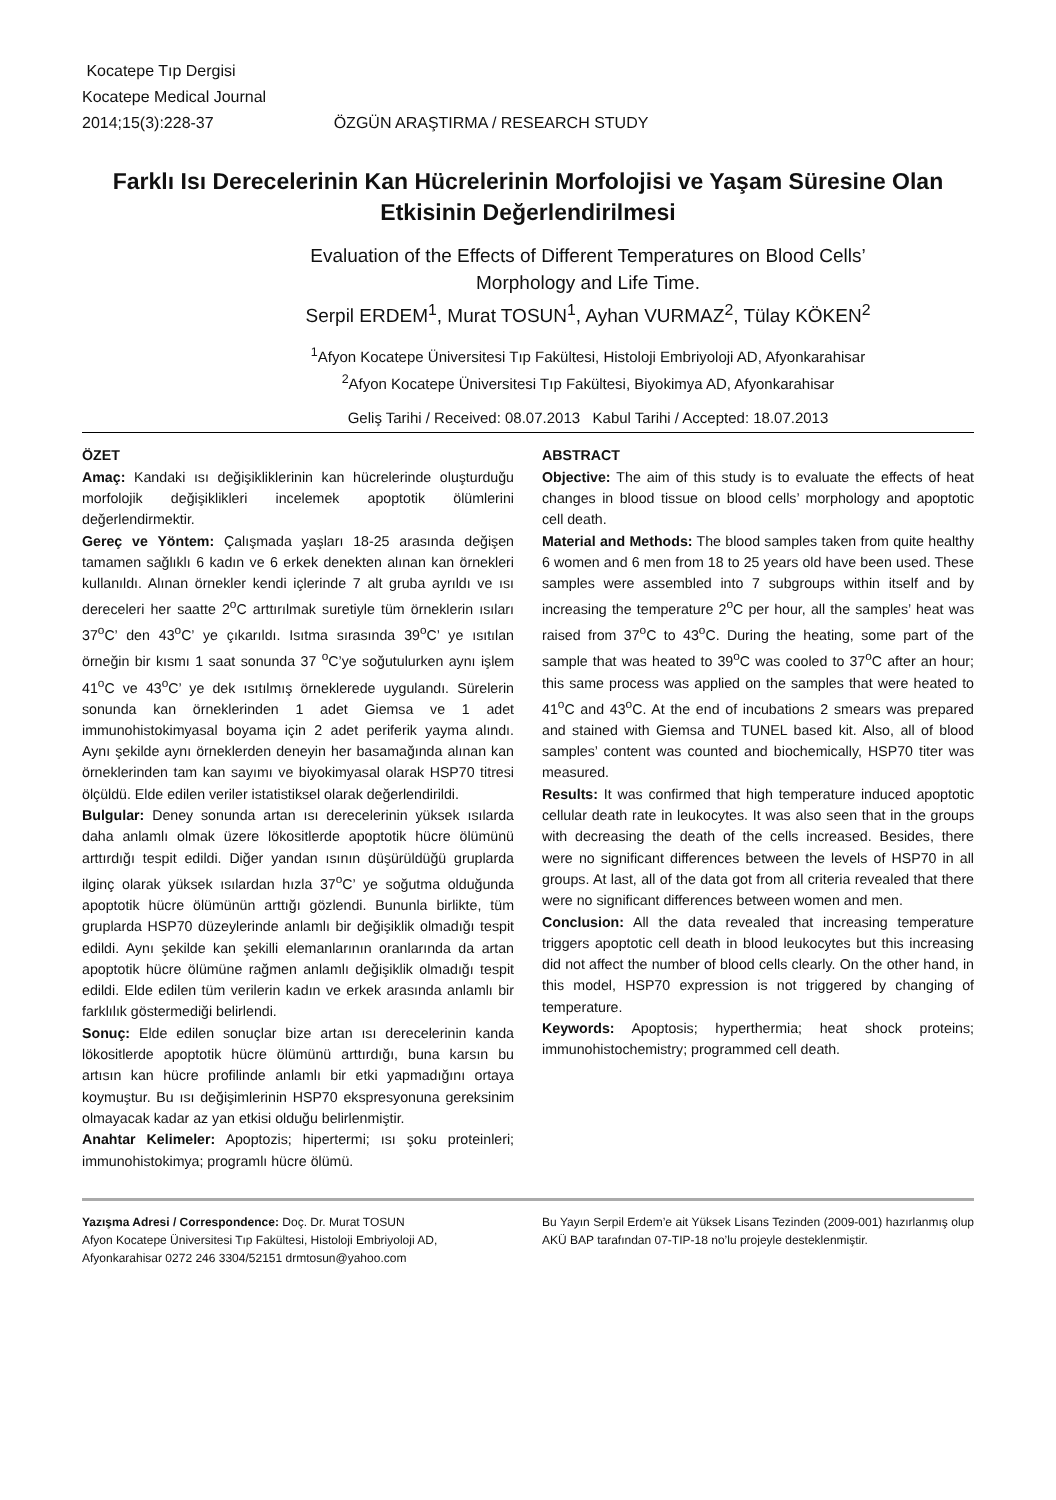Kocatepe Tıp Dergisi
Kocatepe Medical Journal
2014;15(3):228-37 ÖZGÜN ARAŞTIRMA / RESEARCH STUDY
Farklı Isı Derecelerinin Kan Hücrelerinin Morfolojisi ve Yaşam Süresine Olan Etkisinin Değerlendirilmesi
Evaluation of the Effects of Different Temperatures on Blood Cells’
Morphology and Life Time.
Serpil ERDEM<sup>1</sup>, Murat TOSUN<sup>1</sup>, Ayhan VURMAZ<sup>2</sup>, Tülay KÖKEN<sup>2</sup>
<sup>1</sup> Afyon Kocatepe Üniversitesi Tıp Fakültesi, Histoloji Embriyoloji AD, Afyonkarahisar
<sup>2</sup> Afyon Kocatepe Üniversitesi Tıp Fakültesi, Biyokimya AD, Afyonkarahisar
Geliş Tarihi / Received: 08.07.2013 Kabul Tarihi / Accepted: 18.07.2013
ÖZET
Amaç: Kandaki ısı değişikliklerinin kan hücrelerinde oluşturduğu morfolojik değişiklikleri incelemek apoptotik ölümlerini değerlendirmektir.
Gereç ve Yöntem: Çalışmada yaşları 18-25 arasında değişen tamamen sağlıklı 6 kadın ve 6 erkek denekten alınan kan örnekleri kullanıldı. Alınan örnekler kendi içlerinde 7 alt gruba ayrıldı ve ısı dereceleri her saatte 2<sup>o</sup>C arttırılmak suretiyle tüm örneklerin ısıları 37<sup>o</sup>C’ den 43<sup>o</sup>C’ ye çıkarıldı. Isıtma sırasında 39<sup>o</sup>C’ ye ısıtılan örneğin bir kısmı 1 saat sonunda 37 <sup>o</sup>C’ye soğutulurken aynı işlem 41<sup>o</sup>C ve 43<sup>o</sup>C’ ye dek ısıtılmış örneklerede uygulandı. Sürelerin sonunda kan örneklerinden 1 adet Giemsa ve 1 adet immunohistokimyasal boyama için 2 adet periferik yayma alındı. Aynı şekilde aynı örneklerden deneyin her basamağında alınan kan örneklerinden tam kan sayımı ve biyokimyasal olarak HSP70 titresi ölçüldü. Elde edilen veriler istatistiksel olarak değerlendirildi.
Bulgular: Deney sonunda artan ısı derecelerinin yüksek ısılarda daha anlamlı olmak üzere lökositlerde apoptotik hücre ölümünü arttırdığı tespit edildi. Diğer yandan ısının düşürüldüğü gruplarda ilginç olarak yüksek ısılardan hızla 37<sup>o</sup>C’ ye soğutma olduğunda apoptotik hücre ölümünün arttığı gözlendi. Bununla birlikte, tüm gruplarda HSP70 düzeylerinde anlamlı bir değişiklik olmadığı tespit edildi. Aynı şekilde kan şekilli elemanlarının oranlarında da artan apoptotik hücre ölümüne rağmen anlamlı değişiklik olmadığı tespit edildi. Elde edilen tüm verilerin kadın ve erkek arasında anlamlı bir farklılık göstermediği belirlendi.
Sonuç: Elde edilen sonuçlar bize artan ısı derecelerinin kanda lökositlerde apoptotik hücre ölümünü arttırdığı, buna karsın bu artısın kan hücre profilinde anlamlı bir etki yapmadığını ortaya koymuştur. Bu ısı değişimlerinin HSP70 ekspresyonuna gereksinim olmayacak kadar az yan etkisi olduğu belirlenmiştir.
Anahtar Kelimeler: Apoptozis; hipertermi; ısı şoku proteinleri; immunohistokimya; programlı hücre ölümü.
ABSTRACT
Objective: The aim of this study is to evaluate the effects of heat changes in blood tissue on blood cells’ morphology and apoptotic cell death.
Material and Methods: The blood samples taken from quite healthy 6 women and 6 men from 18 to 25 years old have been used. These samples were assembled into 7 subgroups within itself and by increasing the temperature 2<sup>o</sup>C per hour, all the samples’ heat was raised from 37<sup>o</sup>C to 43<sup>o</sup>C. During the heating, some part of the sample that was heated to 39<sup>o</sup>C was cooled to 37<sup>o</sup>C after an hour; this same process was applied on the samples that were heated to 41<sup>o</sup>C and 43<sup>o</sup>C. At the end of incubations 2 smears was prepared and stained with Giemsa and TUNEL based kit. Also, all of blood samples’ content was counted and biochemically, HSP70 titer was measured.
Results: It was confirmed that high temperature induced apoptotic cellular death rate in leukocytes. It was also seen that in the groups with decreasing the death of the cells increased. Besides, there were no significant differences between the levels of HSP70 in all groups. At last, all of the data got from all criteria revealed that there were no significant differences between women and men.
Conclusion: All the data revealed that increasing temperature triggers apoptotic cell death in blood leukocytes but this increasing did not affect the number of blood cells clearly. On the other hand, in this model, HSP70 expression is not triggered by changing of temperature.
Keywords: Apoptosis; hyperthermia; heat shock proteins; immunohistochemistry; programmed cell death.
Yazışma Adresi / Correspondence: Doç. Dr. Murat TOSUN
Afyon Kocatepe Üniversitesi Tıp Fakültesi, Histoloji Embriyoloji AD, Afyonkarahisar 0272 246 3304/52151 drmtosun@yahoo.com
Bu Yayın Serpil Erdem’e ait Yüksek Lisans Tezinden (2009-001) hazırlanmış olup AKÜ BAP tarafından 07-TIP-18 no’lu projeyle desteklenmiştir.